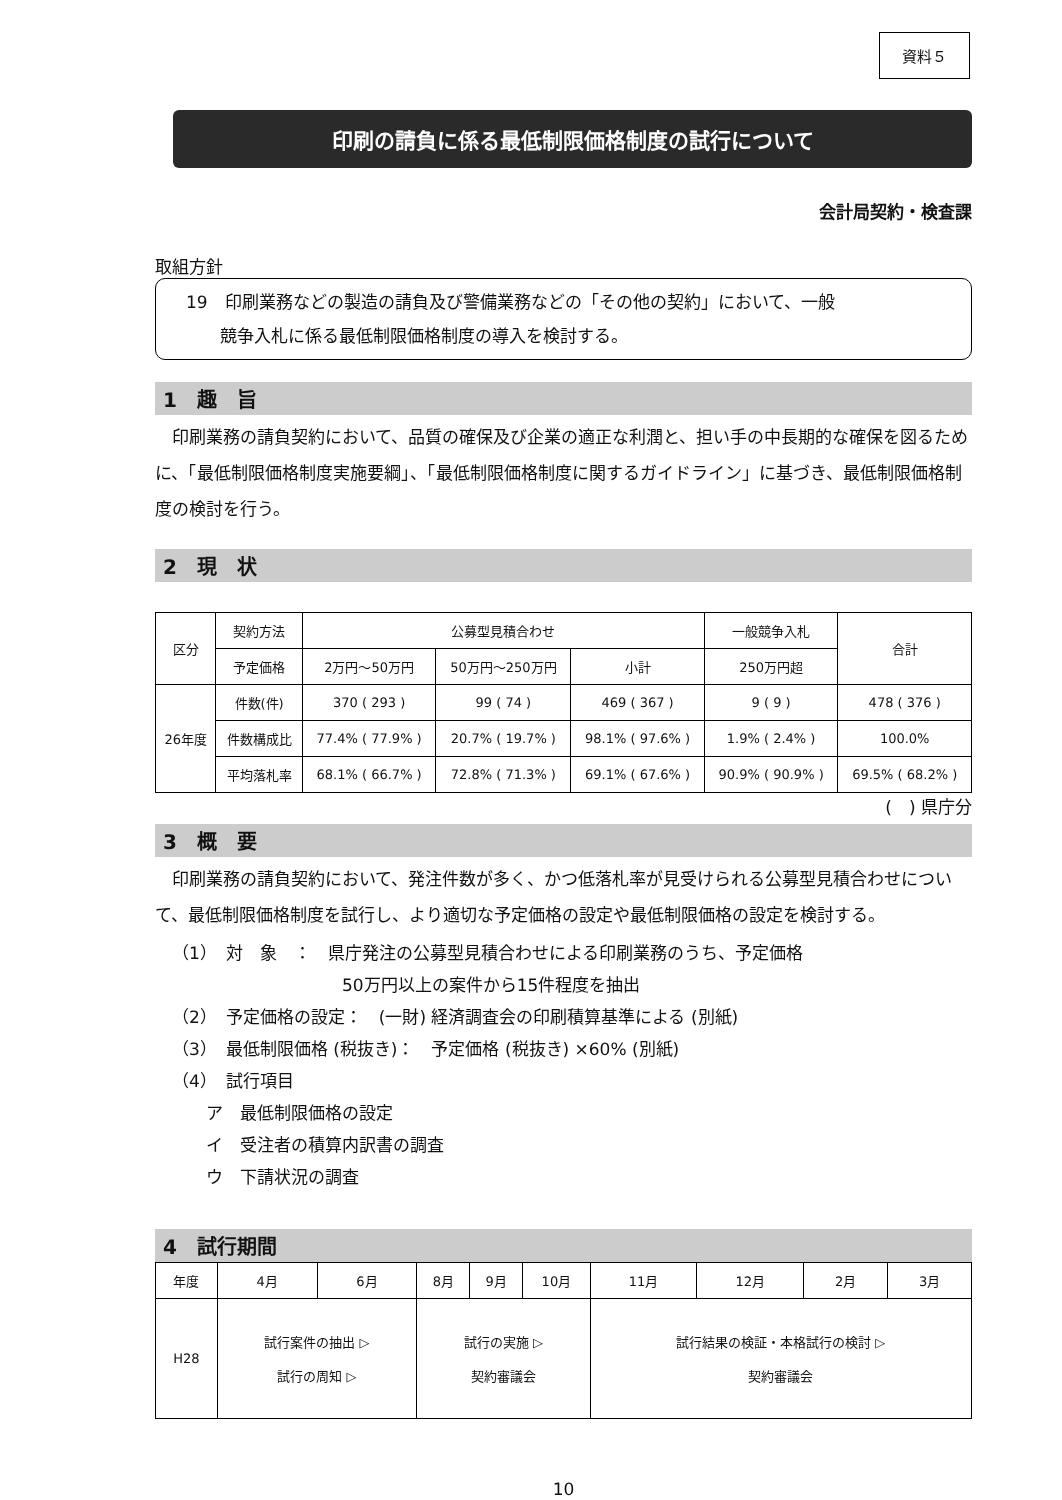資料５
印刷の請負に係る最低制限価格制度の試行について
会計局契約・検査課
取組方針
19　印刷業務などの製造の請負及び警備業務などの「その他の契約」において、一般
　　競争入札に係る最低制限価格制度の導入を検討する。
1　趣　旨
印刷業務の請負契約において、品質の確保及び企業の適正な利潤と、担い手の中長期的な確保を図るために、「最低制限価格制度実施要綱」、「最低制限価格制度に関するガイドライン」に基づき、最低制限価格制度の検討を行う。
2　現　状
| 区分 | 契約方法 | 公募型見積合わせ | | | 一般競争入札 | 合計 |
| --- | --- | --- | --- | --- | --- | --- |
| | 予定価格 | 2万円～50万円 | 50万円～250万円 | 小計 | 250万円超 | |
| 26年度 | 件数(件) | 370 ( 293 ) | 99 ( 74 ) | 469 ( 367 ) | 9 ( 9 ) | 478 ( 376 ) |
| | 件数構成比 | 77.4% ( 77.9% ) | 20.7% ( 19.7% ) | 98.1% ( 97.6% ) | 1.9% ( 2.4% ) | 100.0% |
| | 平均落札率 | 68.1% ( 66.7% ) | 72.8% ( 71.3% ) | 69.1% ( 67.6% ) | 90.9% ( 90.9% ) | 69.5% ( 68.2% ) |
(　) 県庁分
3　概　要
印刷業務の請負契約において、発注件数が多く、かつ低落札率が見受けられる公募型見積合わせについて、最低制限価格制度を試行し、より適切な予定価格の設定や最低制限価格の設定を検討する。
（1）　対　象　：　県庁発注の公募型見積合わせによる印刷業務のうち、予定価格
　　　　　　　　　　　50万円以上の案件から15件程度を抽出
（2）　予定価格の設定：　(一財) 経済調査会の印刷積算基準による (別紙)
（3）　最低制限価格 (税抜き)：　予定価格 (税抜き) ×60% (別紙)
（4）　試行項目
　　ア　最低制限価格の設定
　　イ　受注者の積算内訳書の調査
　　ウ　下請状況の調査
4　試行期間
| 年度 | 4月 | 6月 | 8月 | 9月 | 10月 | 11月 | 12月 | 2月 | 3月 |
| --- | --- | --- | --- | --- | --- | --- | --- | --- | --- |
| H28 | 試行案件の抽出 ▷ 試行の周知 ▷ | | 試行の実施 ▷ 契約審議会 | | | 試行結果の検証・本格試行の検討 ▷ 契約審議会 | | | |
10